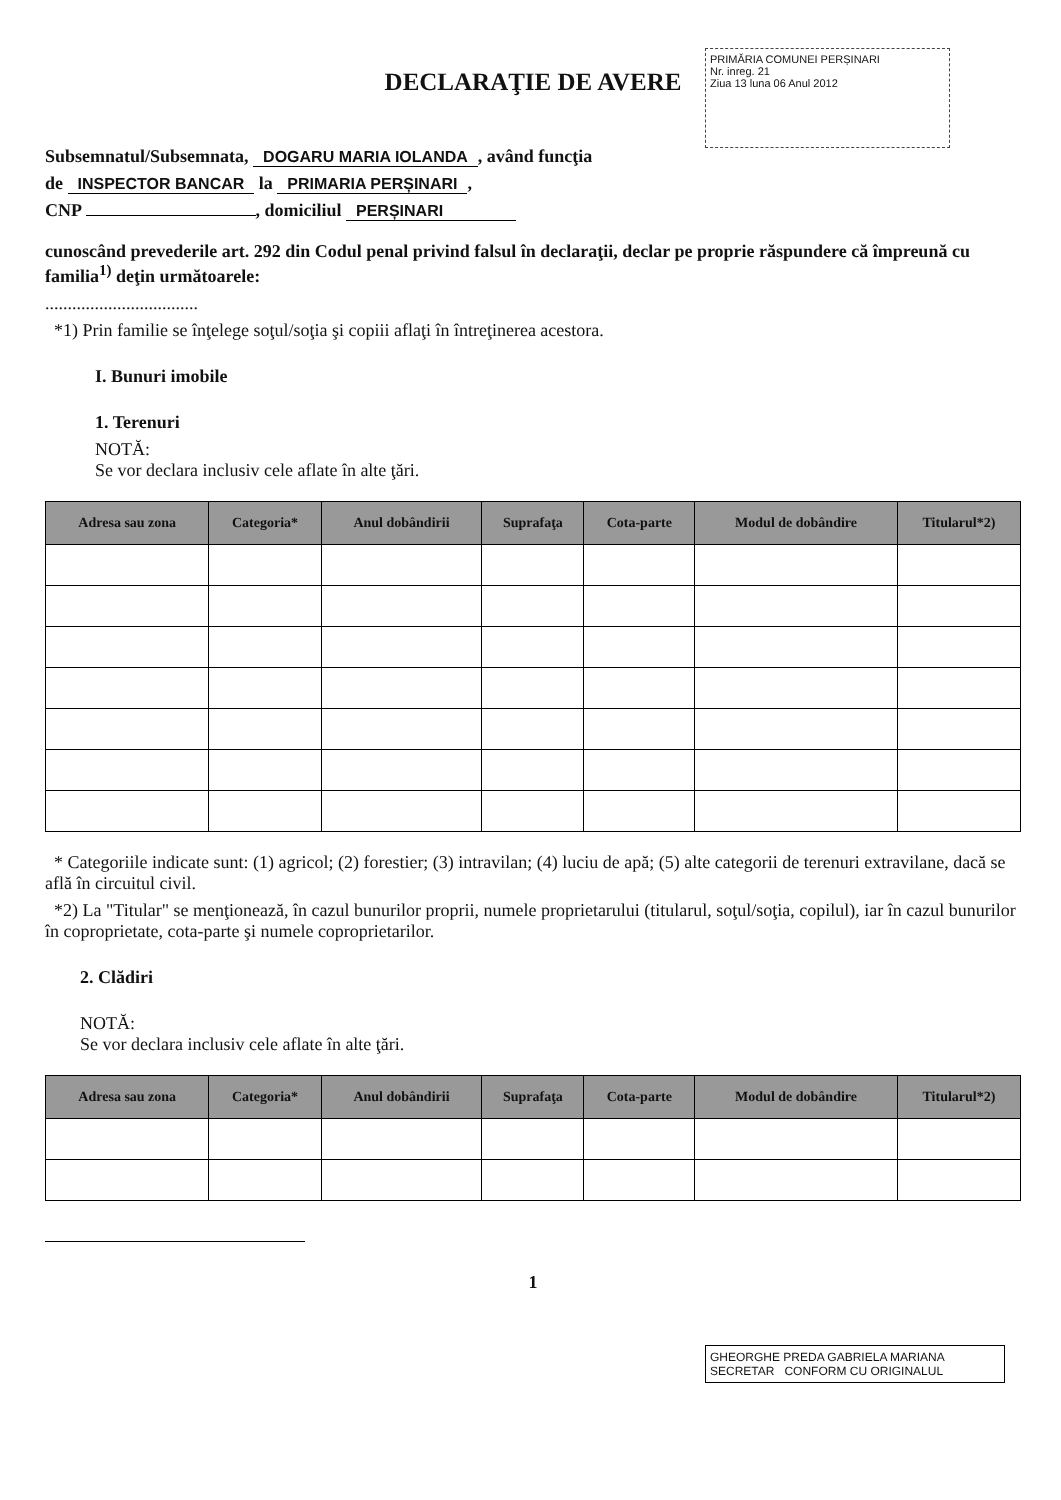PRIMĂRIA COMUNEI PERȘINARI
Nr. inreg. 21
Ziua 13 luna 06 Anul 2012
DECLARAŢIE DE AVERE
Subsemnatul/Subsemnata, DOGARU MARIA IOLANDA, având funcţia
de INSPECTOR BANCAR la PRIMARIA PERȘINARI,
CNP , domiciliul PERȘINARI
cunoscând prevederile art. 292 din Codul penal privind falsul în declaraţii, declar pe proprie răspundere că împreună cu familia<sup>1)</sup> deţin următoarele:
..................................
*1) Prin familie se înţelege soţul/soţia şi copiii aflaţi în întreţinerea acestora.
I. Bunuri imobile
1. Terenuri
NOTĂ:
Se vor declara inclusiv cele aflate în alte ţări.
| Adresa sau zona | Categoria* | Anul dobândirii | Suprafaţa | Cota-parte | Modul de dobândire | Titularul*2) |
| --- | --- | --- | --- | --- | --- | --- |
* Categoriile indicate sunt: (1) agricol; (2) forestier; (3) intravilan; (4) luciu de apă; (5) alte categorii de terenuri extravilane, dacă se află în circuitul civil.
*2) La "Titular" se menţionează, în cazul bunurilor proprii, numele proprietarului (titularul, soţul/soţia, copilul), iar în cazul bunurilor în coproprietate, cota-parte şi numele coproprietarilor.
2. Clădiri
NOTĂ:
Se vor declara inclusiv cele aflate în alte ţări.
| Adresa sau zona | Categoria* | Anul dobândirii | Suprafaţa | Cota-parte | Modul de dobândire | Titularul*2) |
| --- | --- | --- | --- | --- | --- | --- |
1
GHEORGHE PREDA GABRIELA MARIANA SECRETAR CONFORM CU ORIGINALUL